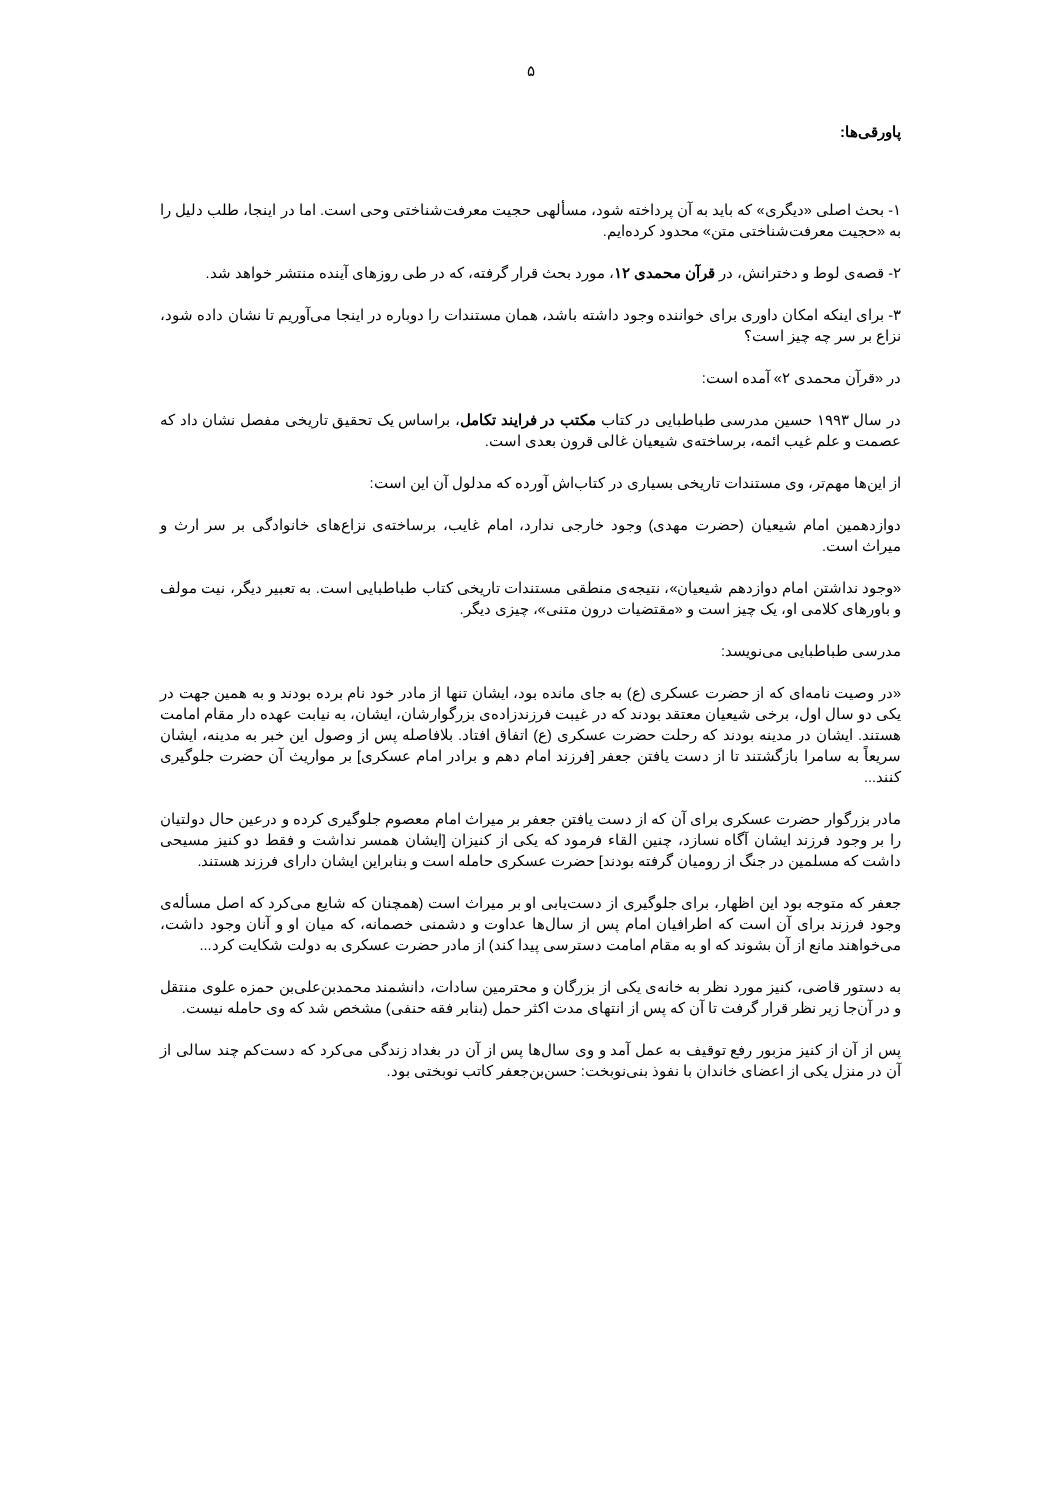۵
پاورقی‌ها:
۱- بحث اصلی «دیگری» که باید به آن پرداخته شود، مسألهی حجیت معرفت‌شناختی وحی است. اما در اینجا، طلب دلیل را به «حجیت معرفت‌شناختی متن» محدود کرده‌ایم.
۲- قصه‌ی لوط و دخترانش، در قرآن محمدی ۱۲، مورد بحث قرار گرفته، که در طی روزهای آینده منتشر خواهد شد.
۳- برای اینکه امکان داوری برای خواننده وجود داشته باشد، همان مستندات را دوباره در اینجا می‌آوریم تا نشان داده شود، نزاع بر سر چه چیز است؟
در «قرآن محمدی ۲» آمده است:
در سال ۱۹۹۳ حسین مدرسی طباطبایی در کتاب مکتب در فرایند تکامل، براساس یک تحقیق تاریخی مفصل نشان داد که عصمت و علم غیب ائمه، برساخته‌ی شیعیان غالی قرون بعدی است.
از این‌ها مهم‌تر، وی مستندات تاریخی بسیاری در کتاب‌اش آورده که مدلول آن این است:
دوازدهمین امام شیعیان (حضرت مهدی) وجود خارجی ندارد، امام غایب، برساخته‌ی نزاع‌های خانوادگی بر سر ارث و میراث است.
«وجود نداشتن امام دوازدهم شیعیان»، نتیجه‌ی منطقی مستندات تاریخی کتاب طباطبایی است. به تعبیر دیگر، نیت مولف و باورهای کلامی او، یک چیز است و «مقتضیات درون متنی»، چیزی دیگر.
مدرسی طباطبایی می‌نویسد:
«در وصیت نامه‌ای که از حضرت عسکری (ع) به جای مانده بود، ایشان تنها از مادر خود نام برده بودند و به همین جهت در یکی دو سال اول، برخی شیعیان معتقد بودند که در غیبت فرزندزاده‌ی بزرگوارشان، ایشان، به نیابت عهده دار مقام امامت هستند. ایشان در مدینه بودند که رحلت حضرت عسکری (ع) اتفاق افتاد. بلافاصله پس از وصول این خبر به مدینه، ایشان سریعاً به سامرا بازگشتند تا از دست یافتن جعفر [فرزند امام دهم و برادر امام عسکری] بر مواریث آن حضرت جلوگیری کنند...
مادر بزرگوار حضرت عسکری برای آن که از دست یافتن جعفر بر میراث امام معصوم جلوگیری کرده و درعین حال دولتیان را بر وجود فرزند ایشان آگاه نسازد، چنین القاء فرمود که یکی از کنیزان [ایشان همسر نداشت و فقط دو کنیز مسیحی داشت که مسلمین در جنگ از رومیان گرفته بودند] حضرت عسکری حامله است و بنابراین ایشان دارای فرزند هستند.
جعفر که متوجه بود این اظهار، برای جلوگیری از دست‌یابی او بر میراث است (همچنان که شایع می‌کرد که اصل مسأله‌ی وجود فرزند برای آن است که اطرافیان امام پس از سال‌ها عداوت و دشمنی خصمانه، که میان او و آنان وجود داشت، می‌خواهند مانع از آن بشوند که او به مقام امامت دسترسی پیدا کند) از مادر حضرت عسکری به دولت شکایت کرد...
به دستور قاضی، کنیز مورد نظر به خانه‌ی یکی از بزرگان و محترمین سادات، دانشمند محمدبن‌علی‌بن حمزه علوی منتقل و در آن‌جا زیر نظر قرار گرفت تا آن که پس از انتهای مدت اکثر حمل (بنابر فقه حنفی) مشخص شد که وی حامله نیست.
پس از آن از کنیز مزبور رفع توقیف به عمل آمد و وی سال‌ها پس از آن در بغداد زندگی می‌کرد که دست‌کم چند سالی از آن در منزل یکی از اعضای خاندان با نفوذ بنی‌نوبخت: حسن‌بن‌جعفر کاتب نوبختی بود.